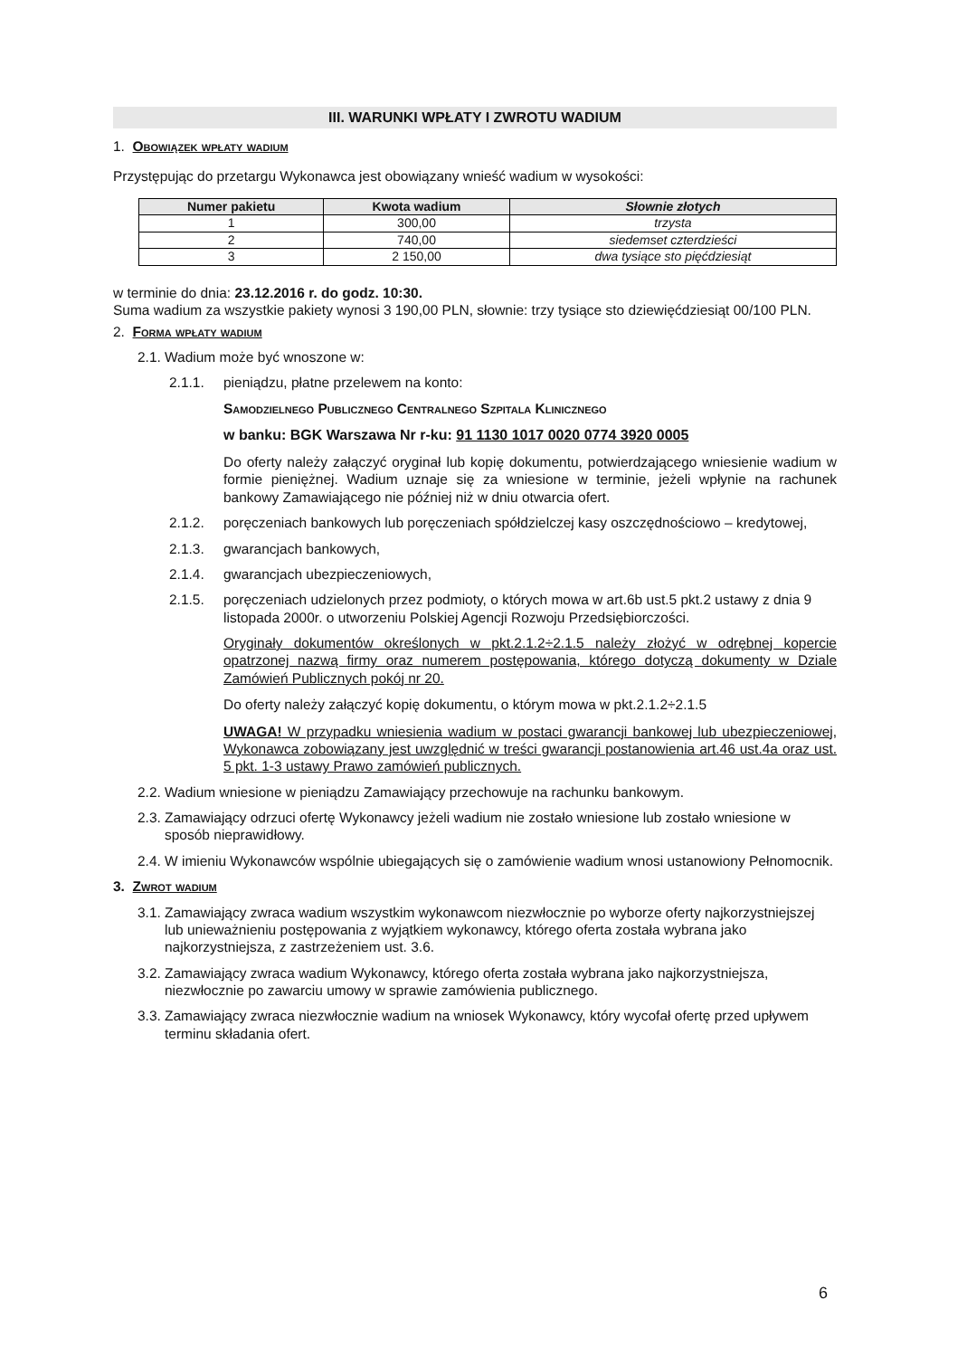III. WARUNKI WPŁATY I ZWROTU WADIUM
1. Obowiązek wpłaty wadium
Przystępując do przetargu Wykonawca jest obowiązany wnieść wadium w wysokości:
| Numer pakietu | Kwota wadium | Słownie złotych |
| --- | --- | --- |
| 1 | 300,00 | trzysta |
| 2 | 740,00 | siedemset czterdzieści |
| 3 | 2 150,00 | dwa tysiące sto pięćdziesiąt |
w terminie do dnia: 23.12.2016 r. do godz. 10:30.
Suma wadium za wszystkie pakiety wynosi 3 190,00 PLN, słownie: trzy tysiące sto dziewięćdziesiąt 00/100 PLN.
2. Forma wpłaty wadium
2.1. Wadium może być wnoszone w:
2.1.1. pieniądzu, płatne przelewem na konto:
Samodzielnego Publicznego Centralnego Szpitala Klinicznego
w banku: BGK Warszawa Nr r-ku: 91 1130 1017 0020 0774 3920 0005
Do oferty należy załączyć oryginał lub kopię dokumentu, potwierdzającego wniesienie wadium w formie pieniężnej. Wadium uznaje się za wniesione w terminie, jeżeli wpłynie na rachunek bankowy Zamawiającego nie później niż w dniu otwarcia ofert.
2.1.2. poręczeniach bankowych lub poręczeniach spółdzielczej kasy oszczędnościowo – kredytowej,
2.1.3. gwarancjach bankowych,
2.1.4. gwarancjach ubezpieczeniowych,
2.1.5. poręczeniach udzielonych przez podmioty, o których mowa w art.6b ust.5 pkt.2 ustawy z dnia 9 listopada 2000r. o utworzeniu Polskiej Agencji Rozwoju Przedsiębiorczości.
Oryginały dokumentów określonych w pkt.2.1.2÷2.1.5 należy złożyć w odrębnej kopercie opatrzonej nazwą firmy oraz numerem postępowania, którego dotyczą dokumenty w Dziale Zamówień Publicznych pokój nr 20.
Do oferty należy załączyć kopię dokumentu, o którym mowa w pkt.2.1.2÷2.1.5
UWAGA! W przypadku wniesienia wadium w postaci gwarancji bankowej lub ubezpieczeniowej, Wykonawca zobowiązany jest uwzględnić w treści gwarancji postanowienia art.46 ust.4a oraz ust. 5 pkt. 1-3 ustawy Prawo zamówień publicznych.
2.2. Wadium wniesione w pieniądzu Zamawiający przechowuje na rachunku bankowym.
2.3. Zamawiający odrzuci ofertę Wykonawcy jeżeli wadium nie zostało wniesione lub zostało wniesione w sposób nieprawidłowy.
2.4. W imieniu Wykonawców wspólnie ubiegających się o zamówienie wadium wnosi ustanowiony Pełnomocnik.
3. Zwrot wadium
3.1. Zamawiający zwraca wadium wszystkim wykonawcom niezwłocznie po wyborze oferty najkorzystniejszej lub unieważnieniu postępowania z wyjątkiem wykonawcy, którego oferta została wybrana jako najkorzystniejsza, z zastrzeżeniem ust. 3.6.
3.2. Zamawiający zwraca wadium Wykonawcy, którego oferta została wybrana jako najkorzystniejsza, niezwłocznie po zawarciu umowy w sprawie zamówienia publicznego.
3.3. Zamawiający zwraca niezwłocznie wadium na wniosek Wykonawcy, który wycofał ofertę przed upływem terminu składania ofert.
6